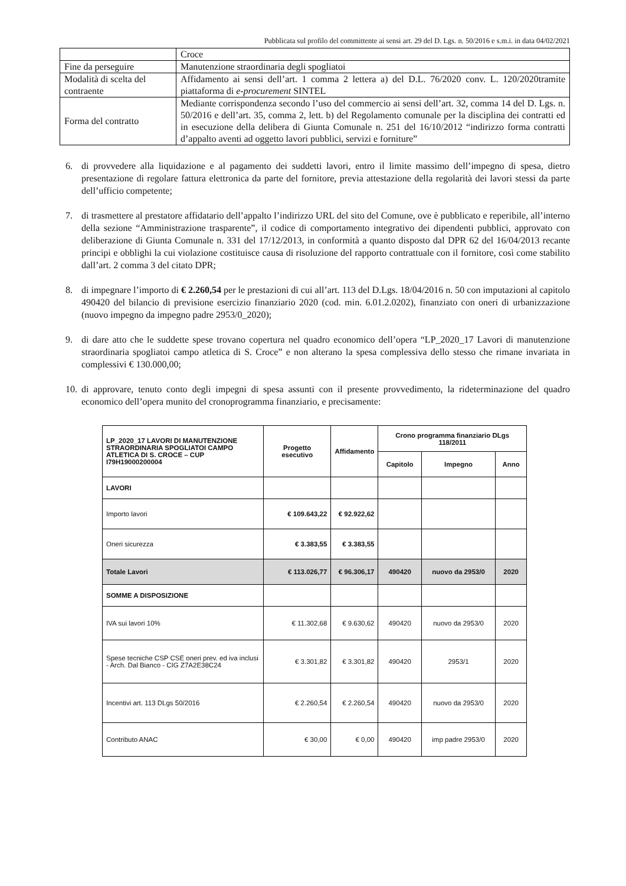Pubblicata sul profilo del committente ai sensi art. 29 del D. Lgs. n. 50/2016 e s.m.i. in data 04/02/2021
| | Croce |
| Fine da perseguire | Manutenzione straordinaria degli spogliatoi |
| Modalità di scelta del contraente | Affidamento ai sensi dell’art. 1 comma 2 lettera a) del D.L. 76/2020 conv. L. 120/2020tramite piattaforma di e-procurement SINTEL |
| Forma del contratto | Mediante corrispondenza secondo l’uso del commercio ai sensi dell’art. 32, comma 14 del D. Lgs. n. 50/2016 e dell’art. 35, comma 2, lett. b) del Regolamento comunale per la disciplina dei contratti ed in esecuzione della delibera di Giunta Comunale n. 251 del 16/10/2012 “indirizzo forma contratti d’appalto aventi ad oggetto lavori pubblici, servizi e forniture” |
6. di provvedere alla liquidazione e al pagamento dei suddetti lavori, entro il limite massimo dell’impegno di spesa, dietro presentazione di regolare fattura elettronica da parte del fornitore, previa attestazione della regolarità dei lavori stessi da parte dell’ufficio competente;
7. di trasmettere al prestatore affidatario dell’appalto l’indirizzo URL del sito del Comune, ove è pubblicato e reperibile, all’interno della sezione “Amministrazione trasparente”, il codice di comportamento integrativo dei dipendenti pubblici, approvato con deliberazione di Giunta Comunale n. 331 del 17/12/2013, in conformità a quanto disposto dal DPR 62 del 16/04/2013 recante principi e obblighi la cui violazione costituisce causa di risoluzione del rapporto contrattuale con il fornitore, così come stabilito dall’art. 2 comma 3 del citato DPR;
8. di impegnare l’importo di € 2.260,54 per le prestazioni di cui all’art. 113 del D.Lgs. 18/04/2016 n. 50 con imputazioni al capitolo 490420 del bilancio di previsione esercizio finanziario 2020 (cod. min. 6.01.2.0202), finanziato con oneri di urbanizzazione (nuovo impegno da impegno padre 2953/0_2020);
9. di dare atto che le suddette spese trovano copertura nel quadro economico dell’opera “LP_2020_17 Lavori di manutenzione straordinaria spogliatoi campo atletica di S. Croce” e non alterano la spesa complessiva dello stesso che rimane invariata in complessivi € 130.000,00;
10. di approvare, tenuto conto degli impegni di spesa assunti con il presente provvedimento, la rideterminazione del quadro economico dell’opera munito del cronoprogramma finanziario, e precisamente:
| LP_2020_17 LAVORI DI MANUTENZIONE STRAORDINARIA SPOGLIATOI CAMPO ATLETICA DI S. CROCE – CUP I79H19000200004 | Progetto esecutivo | Affidamento | Crono programma finanziario DLgs 118/2011 | | |
| --- | --- | --- | --- | --- | --- |
| | | | Capitolo | Impegno | Anno |
| LAVORI | | | | | |
| Importo lavori | € 109.643,22 | € 92.922,62 | | | |
| Oneri sicurezza | € 3.383,55 | € 3.383,55 | | | |
| Totale Lavori | € 113.026,77 | € 96.306,17 | 490420 | nuovo da 2953/0 | 2020 |
| SOMME A DISPOSIZIONE | | | | | |
| IVA sui lavori 10% | € 11.302,68 | € 9.630,62 | 490420 | nuovo da 2953/0 | 2020 |
| Spese tecniche CSP CSE oneri prev. ed iva inclusi - Arch. Dal Bianco - CIG Z7A2E38C24 | € 3.301,82 | € 3.301,82 | 490420 | 2953/1 | 2020 |
| Incentivi art. 113 DLgs 50/2016 | € 2.260,54 | € 2.260,54 | 490420 | nuovo da 2953/0 | 2020 |
| Contributo ANAC | € 30,00 | € 0,00 | 490420 | imp padre 2953/0 | 2020 |